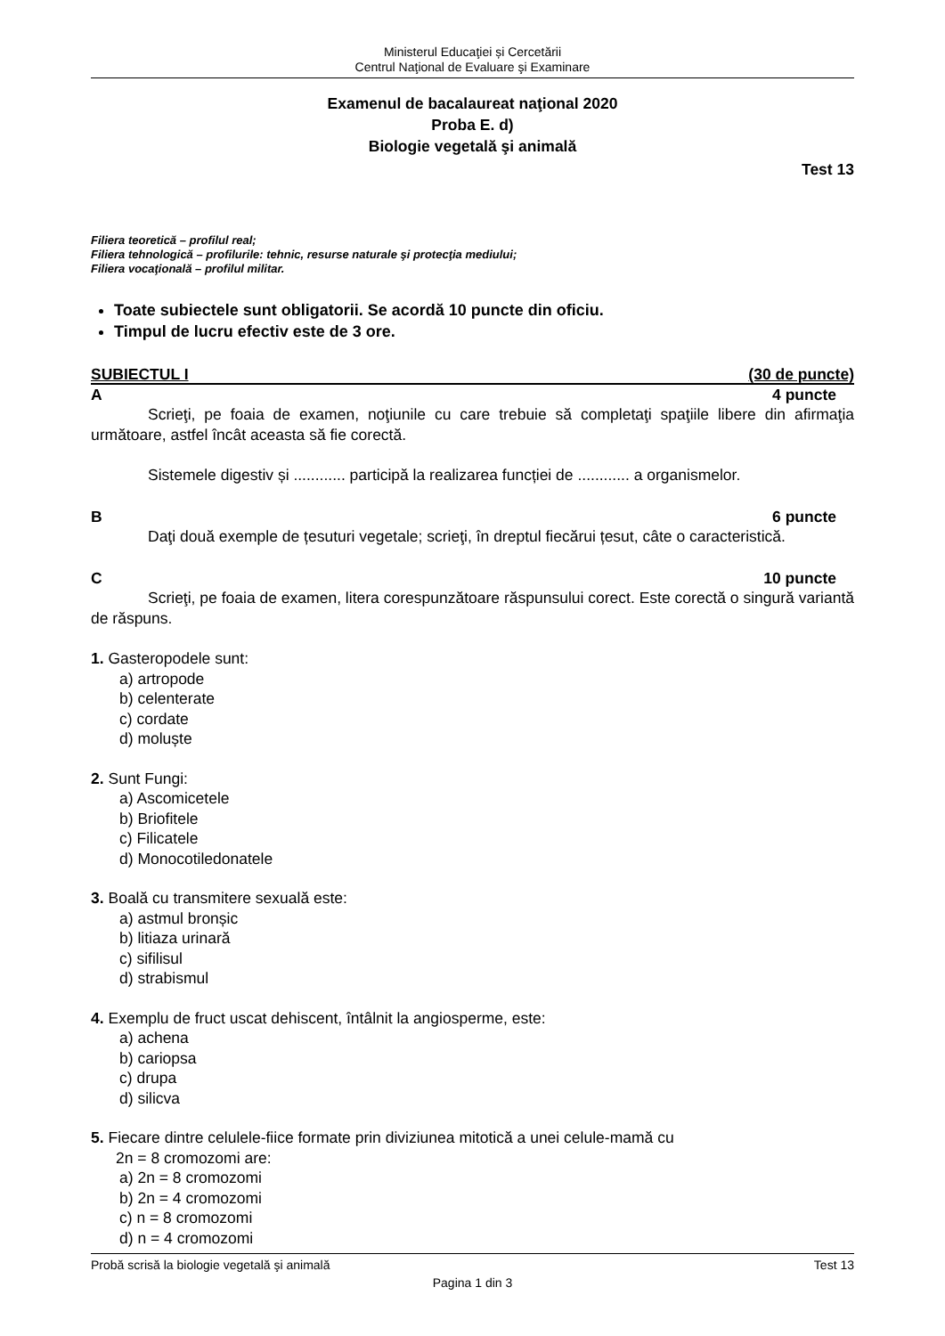Ministerul Educaţiei și Cercetării
Centrul Naţional de Evaluare şi Examinare
Examenul de bacalaureat naţional 2020
Proba E. d)
Biologie vegetală şi animală
Test 13
Filiera teoretică – profilul real;
Filiera tehnologică – profilurile: tehnic, resurse naturale şi protecţia mediului;
Filiera vocaţională – profilul militar.
Toate subiectele sunt obligatorii. Se acordă 10 puncte din oficiu.
Timpul de lucru efectiv este de 3 ore.
SUBIECTUL I (30 de puncte)
A 4 puncte
Scrieţi, pe foaia de examen, noţiunile cu care trebuie să completaţi spaţiile libere din afirmaţia următoare, astfel încât aceasta să fie corectă.
Sistemele digestiv și ............ participă la realizarea funcției de ............ a organismelor.
B 6 puncte
Daţi două exemple de țesuturi vegetale; scrieţi, în dreptul fiecărui țesut, câte o caracteristică.
C 10 puncte
Scrieţi, pe foaia de examen, litera corespunzătoare răspunsului corect. Este corectă o singură variantă de răspuns.
1. Gasteropodele sunt:
a) artropode
b) celenterate
c) cordate
d) moluște
2. Sunt Fungi:
a) Ascomicetele
b) Briofitele
c) Filicatele
d) Monocotiledonatele
3. Boală cu transmitere sexuală este:
a) astmul bronșic
b) litiaza urinară
c) sifilisul
d) strabismul
4. Exemplu de fruct uscat dehiscent, întâlnit la angiosperme, este:
a) achena
b) cariopsa
c) drupa
d) silicva
5. Fiecare dintre celulele-fiice formate prin diviziunea mitotică a unei celule-mamă cu
2n = 8 cromozomi are:
a) 2n = 8 cromozomi
b) 2n = 4 cromozomi
c) n = 8 cromozomi
d) n = 4 cromozomi
Probă scrisă la biologie vegetală şi animală Test 13
Pagina 1 din 3